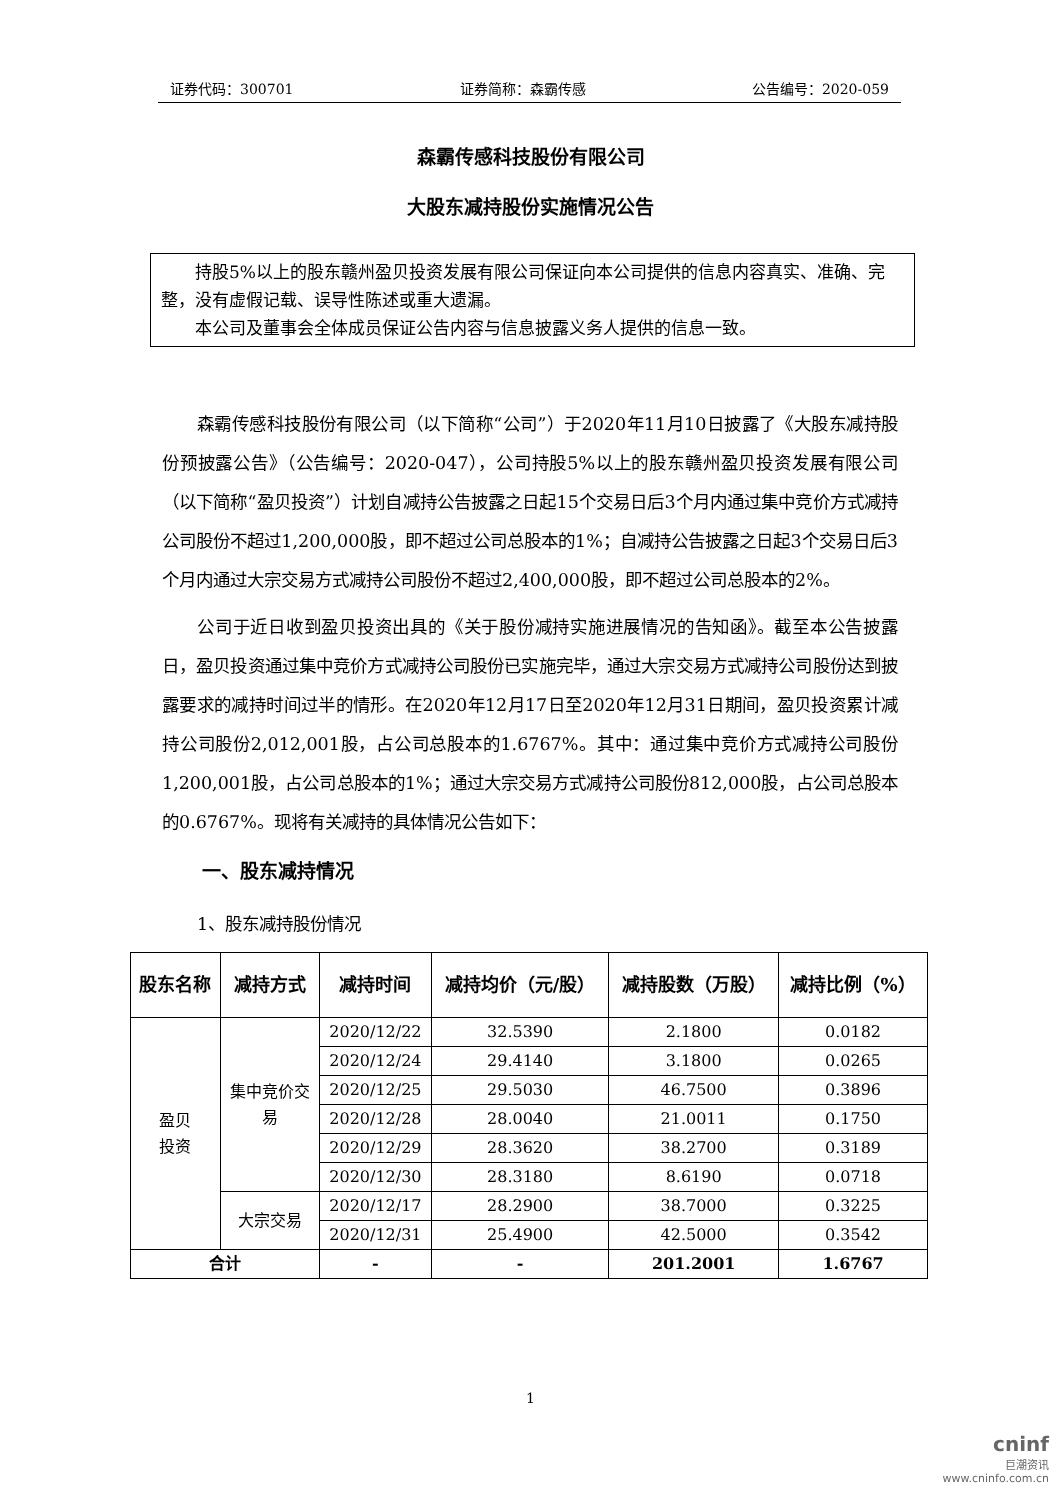证券代码：300701 证券简称：森霸传感 公告编号：2020-059
森霸传感科技股份有限公司
大股东减持股份实施情况公告
持股5%以上的股东赣州盈贝投资发展有限公司保证向本公司提供的信息内容真实、准确、完整，没有虚假记载、误导性陈述或重大遗漏。
本公司及董事会全体成员保证公告内容与信息披露义务人提供的信息一致。
森霸传感科技股份有限公司（以下简称“公司”）于2020年11月10日披露了《大股东减持股份预披露公告》（公告编号：2020-047），公司持股5%以上的股东赣州盈贝投资发展有限公司（以下简称“盈贝投资”）计划自减持公告披露之日起15个交易日后3个月内通过集中竞价方式减持公司股份不超过1,200,000股，即不超过公司总股本的1%；自减持公告披露之日起3个交易日后3个月内通过大宗交易方式减持公司股份不超过2,400,000股，即不超过公司总股本的2%。
公司于近日收到盈贝投资出具的《关于股份减持实施进展情况的告知函》。截至本公告披露日，盈贝投资通过集中竞价方式减持公司股份已实施完毕，通过大宗交易方式减持公司股份达到披露要求的减持时间过半的情形。在2020年12月17日至2020年12月31日期间，盈贝投资累计减持公司股份2,012,001股，占公司总股本的1.6767%。其中：通过集中竞价方式减持公司股份1,200,001股，占公司总股本的1%；通过大宗交易方式减持公司股份812,000股，占公司总股本的0.6767%。现将有关减持的具体情况公告如下：
一、股东减持情况
1、股东减持股份情况
| 股东名称 | 减持方式 | 减持时间 | 减持均价（元/股） | 减持股数（万股） | 减持比例（%） |
| --- | --- | --- | --- | --- | --- |
| 盈贝 投资 | 集中竞价交 易 | 2020/12/22 | 32.5390 | 2.1800 | 0.0182 |
| | | 2020/12/24 | 29.4140 | 3.1800 | 0.0265 |
| | | 2020/12/25 | 29.5030 | 46.7500 | 0.3896 |
| | | 2020/12/28 | 28.0040 | 21.0011 | 0.1750 |
| | | 2020/12/29 | 28.3620 | 38.2700 | 0.3189 |
| | | 2020/12/30 | 28.3180 | 8.6190 | 0.0718 |
| | 大宗交易 | 2020/12/17 | 28.2900 | 38.7000 | 0.3225 |
| | | 2020/12/31 | 25.4900 | 42.5000 | 0.3542 |
| 合计 | | - | - | 201.2001 | 1.6767 |
1
cninf
巨潮资讯
www.cninfo.com.cn